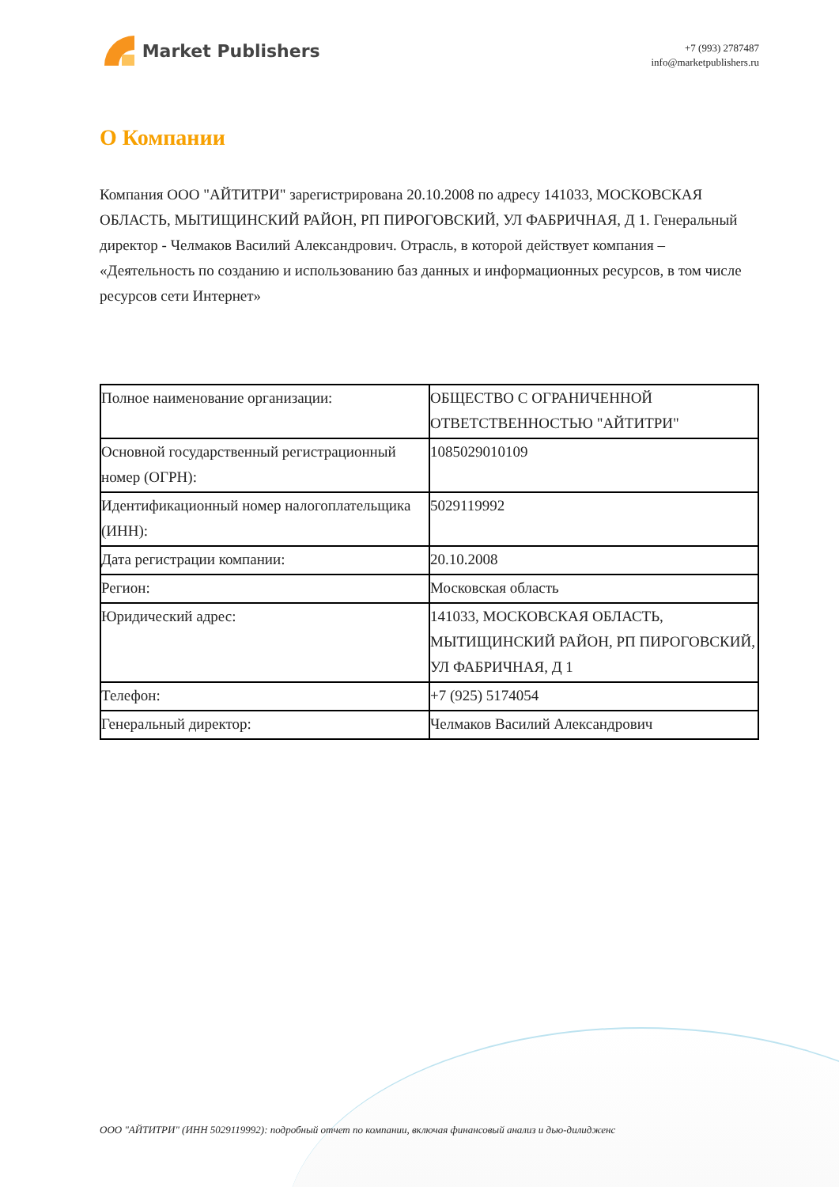Market Publishers
+7 (993) 2787487
info@marketpublishers.ru
О Компании
Компания ООО "АЙТИТРИ" зарегистрирована 20.10.2008 по адресу 141033, МОСКОВСКАЯ ОБЛАСТЬ, МЫТИЩИНСКИЙ РАЙОН, РП ПИРОГОВСКИЙ, УЛ ФАБРИЧНАЯ, Д 1. Генеральный директор - Челмаков Василий Александрович. Отрасль, в которой действует компания – «Деятельность по созданию и использованию баз данных и информационных ресурсов, в том числе ресурсов сети Интернет»
| Полное наименование организации: | ОБЩЕСТВО С ОГРАНИЧЕННОЙ ОТВЕТСТВЕННОСТЬЮ "АЙТИТРИ" |
| Основной государственный регистрационный номер (ОГРН): | 1085029010109 |
| Идентификационный номер налогоплательщика (ИНН): | 5029119992 |
| Дата регистрации компании: | 20.10.2008 |
| Регион: | Московская область |
| Юридический адрес: | 141033, МОСКОВСКАЯ ОБЛАСТЬ, МЫТИЩИНСКИЙ РАЙОН, РП ПИРОГОВСКИЙ, УЛ ФАБРИЧНАЯ, Д 1 |
| Телефон: | +7 (925) 5174054 |
| Генеральный директор: | Челмаков Василий Александрович |
ООО "АЙТИТРИ" (ИНН 5029119992): подробный отчет по компании, включая финансовый анализ и дью-дилидженс